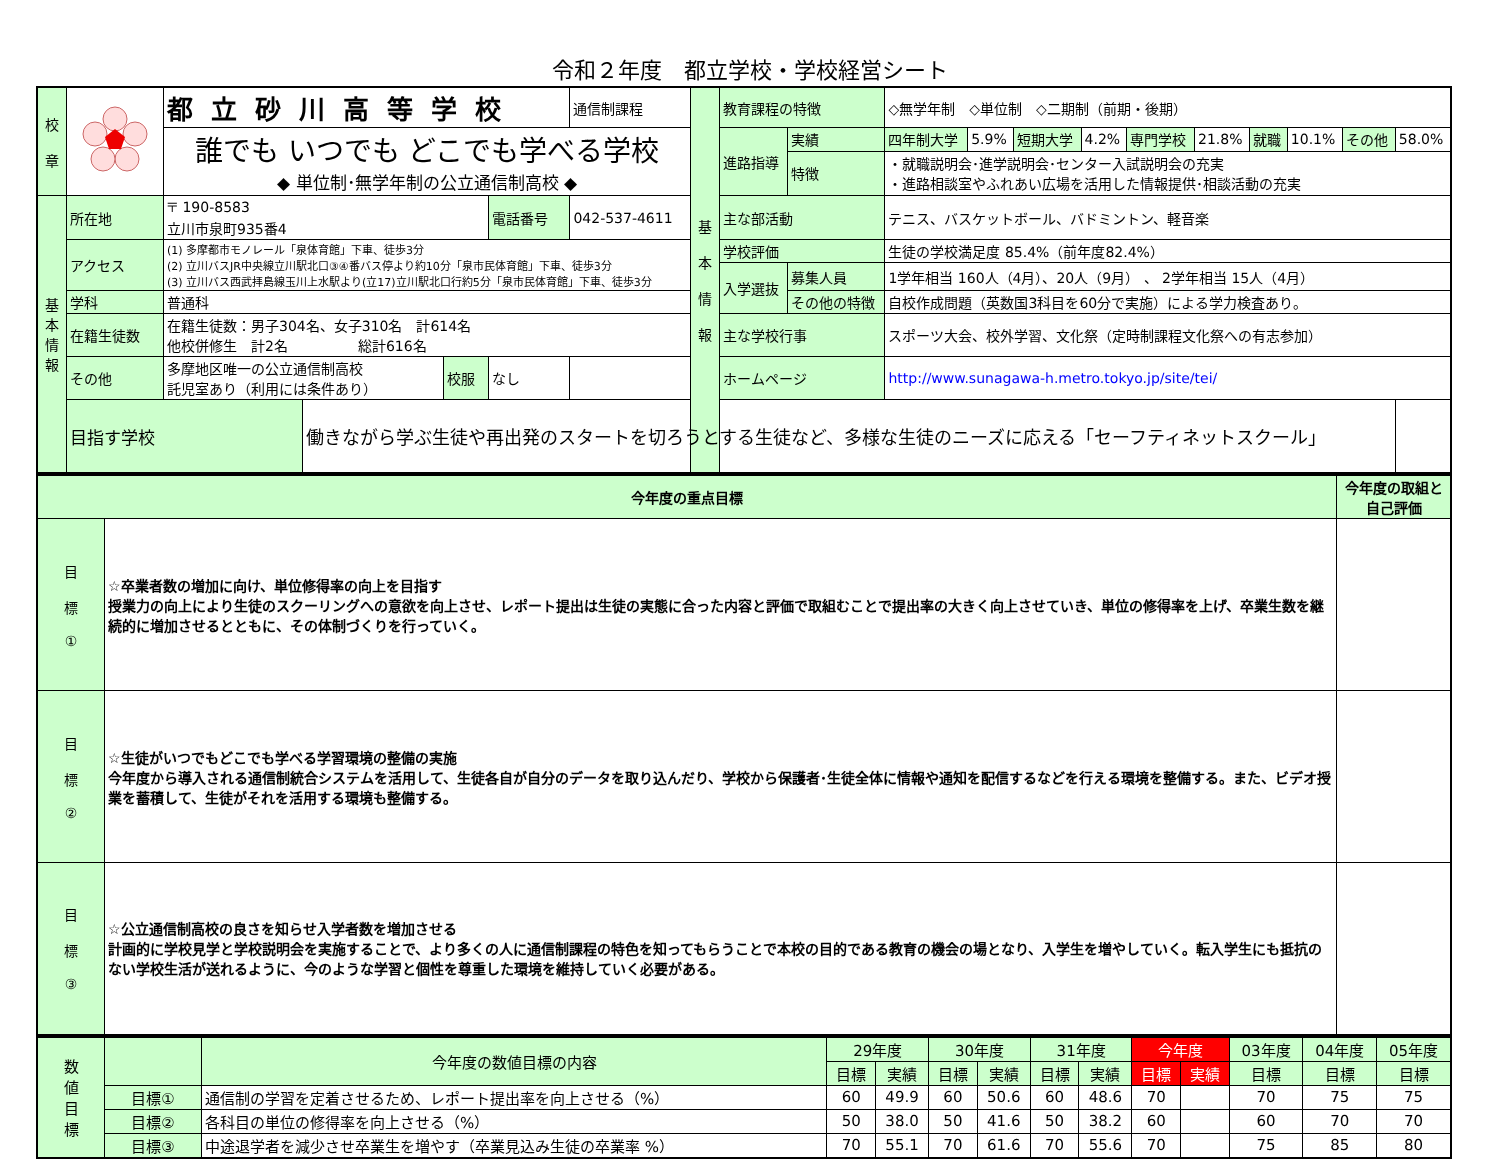令和２年度　都立学校・学校経営シート
| 校 章 | | 都立砂川高等学校 | | | | 通信制課程 | 基 本 情 報 | 教育課程の特徴 | | ◇無学年制 ◇単位制 ◇二期制（前期・後期） | | | | | | | | | |
| | | 誰でも いつでも どこでも学べる学校 ◆ 単位制･無学年制の公立通信制高校 ◆ | | | | | | 進路指導 | 実績 | 四年制大学 | 5.9% | 短期大学 | 4.2% | 専門学校 | 21.8% | 就職 | 10.1% | その他 | 58.0% |
| | | | | | | | | | 特徴 | ・就職説明会･進学説明会･センター入試説明会の充実 ・進路相談室やふれあい広場を活用した情報提供･相談活動の充実 | | | | | | | | | |
| 基 本 情 報 | 所在地 | 〒 190-8583 立川市泉町935番4 | | | 電話番号 | 042-537-4611 | | 主な部活動 | | テニス、バスケットボール、バドミントン、軽音楽 | | | | | | | | | |
| | アクセス | (1) 多摩都市モノレール「泉体育館」下車、徒歩3分 (2) 立川バスJR中央線立川駅北口③④番バス停より約10分「泉市民体育館」下車、徒歩3分 (3) 立川バス西武拝島線玉川上水駅より(立17)立川駅北口行約5分「泉市民体育館」下車、徒歩3分 | | | | | | 学校評価 | | 生徒の学校満足度 85.4%（前年度82.4%） | | | | | | | | | |
| | | | | | | | | 入学選抜 | 募集人員 | 1学年相当 160人（4月）、20人（9月） 、 2学年相当 15人（4月） | | | | | | | | | |
| | 学科 | 普通科 | | | | | | | その他の特徴 | 自校作成問題（英数国3科目を60分で実施）による学力検査あり。 | | | | | | | | | |
| | 在籍生徒数 | 在籍生徒数：男子304名、女子310名 計614名 他校併修生 計2名 総計616名 | | | | | | 主な学校行事 | | スポーツ大会、校外学習、文化祭（定時制課程文化祭への有志参加） | | | | | | | | | |
| | その他 | 多摩地区唯一の公立通信制高校 託児室あり（利用には条件あり） | | 校服 | なし | | | ホームページ | | http://www.sunagawa-h.metro.tokyo.jp/site/tei/ | | | | | | | | | |
| | 目指す学校 | | 働きながら学ぶ生徒や再出発のスタートを切ろうとする生徒など、多様な生徒のニーズに応える「セーフティネットスクール」 | | | | | | | | | | | | | | | | |
| 今年度の重点目標 | | 今年度の取組と自己評価 |
| --- | --- | --- |
| 目 標 ① | ☆卒業者数の増加に向け、単位修得率の向上を目指す 授業力の向上により生徒のスクーリングへの意欲を向上させ、レポート提出は生徒の実態に合った内容と評価で取組むことで提出率の大きく向上させていき、単位の修得率を上げ、卒業生数を継続的に増加させるとともに、その体制づくりを行っていく。 | |
| 目 標 ② | ☆生徒がいつでもどこでも学べる学習環境の整備の実施 今年度から導入される通信制統合システムを活用して、生徒各自が自分のデータを取り込んだり、学校から保護者･生徒全体に情報や通知を配信するなどを行える環境を整備する。また、ビデオ授業を蓄積して、生徒がそれを活用する環境も整備する。 | |
| 目 標 ③ | ☆公立通信制高校の良さを知らせ入学者数を増加させる 計画的に学校見学と学校説明会を実施することで、より多くの人に通信制課程の特色を知ってもらうことで本校の目的である教育の機会の場となり、入学生を増やしていく。転入学生にも抵抗のない学校生活が送れるように、今のような学習と個性を尊重した環境を維持していく必要がある。 | |
| 数 値 目 標 | | 今年度の数値目標の内容 | 29年度 | | 30年度 | | 31年度 | | 今年度 | | 03年度 | 04年度 | 05年度 |
| | | | 目標 | 実績 | 目標 | 実績 | 目標 | 実績 | 目標 | 実績 | 目標 | 目標 | 目標 |
| | 目標① | 通信制の学習を定着させるため、レポート提出率を向上させる（%） | 60 | 49.9 | 60 | 50.6 | 60 | 48.6 | 70 | | 70 | 75 | 75 |
| | 目標② | 各科目の単位の修得率を向上させる（%） | 50 | 38.0 | 50 | 41.6 | 50 | 38.2 | 60 | | 60 | 70 | 70 |
| | 目標③ | 中途退学者を減少させ卒業生を増やす（卒業見込み生徒の卒業率 %） | 70 | 55.1 | 70 | 61.6 | 70 | 55.6 | 70 | | 75 | 85 | 80 |